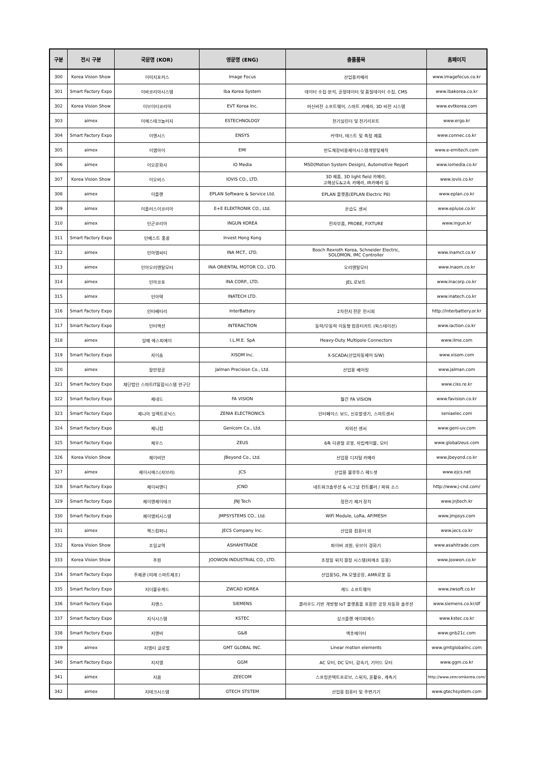| 구분 | 전시 구분 | 국문명 (KOR) | 영문명 (ENG) | 출품품목 | 홈페이지 |
| --- | --- | --- | --- | --- | --- |
| 300 | Korea Vision Show | 이미지포커스 | Image Focus | 산업용카메라 | www.imagefocus.co.kr |
| 301 | Smart Factory Expo | 이바코리아시스템 | Iba Korea System | 데이터 수집·분석, 공정데이터 및 품질데이터 수집, CMS | www.ibakorea.co.kr |
| 302 | Korea Vision Show | 이브이티코리아 | EVT Korea Inc. | 머신비전 소프트웨어, 스마트 카메라, 3D 비전 시스템 | www.evtkorea.com |
| 303 | aimex | 이에스테크놀러지 | ESTECHNOLOGY | 전기실린더 및 전기리프트 | www.ergo.kr |
| 304 | Smart Factory Expo | 이엔시스 | ENSYS | 커넥터, 테스트 및 측정 제품 | www.connec.co.kr |
| 305 | aimex | 이엠아이 | EMI | 반도체장비용제어시스템개발및제작 | www.e-emitech.com |
| 306 | aimex | 이오문화사 | iO Media | MSD(Motion System Design), Automotive Report | www.iomedia.co.kr |
| 307 | Korea Vision Show | 이오비스 | IOVIS CO., LTD. | 3D 제품, 3D light field 카메라, 고해상도&고속 카메라, IR카메라 등 | www.iovis.co.kr |
| 308 | aimex | 이플랜 | EPLAN Software & Service Ltd. | EPLAN 플랫폼(EPLAN Electric P8) | www.eplan.co.kr |
| 309 | aimex | 이플러스이코리아 | E+E ELEKTRONIK CO., Ltd. | 온습도 센서 | www.epluse.co.kr |
| 310 | aimex | 인군코리아 | INGUN KOREA | 전자부품, PROBE, FIXTURE | www.ingun.kr |
| 311 | Smart Factory Expo | 인베스트 홍콩 | Invest Hong Kong | | |
| 312 | aimex | 인아엠씨티 | INA MCT., LTD. | Bosch Rexroth Korea, Schneider Electric, SOLOMON, IMC Controller | www.inamct.co.kr |
| 313 | aimex | 인아오리엔탈모터 | INA ORIENTAL MOTOR CO., LTD. | 오리엔탈모터 | www.inaom.co.kr |
| 314 | aimex | 인아코포 | INA CORP., LTD. | JEL 로보트 | www.inacorp.co.kr |
| 315 | aimex | 인아텍 | INATECH LTD. | | www.inatech.co.kr |
| 316 | Smart Factory Expo | 인터베터리 | InterBattery | 2차전지 전문 전시회 | http://interbattery.or.kr |
| 317 | Smart Factory Expo | 인터액션 | INTERACTION | 동력/무동력 이동형 컴퓨터카트 (윅스테이션) | www.iaction.co.kr |
| 318 | aimex | 일메 에스피에이 | I.L.M.E. SpA | Heavy-Duty Multipole Connectors | www.ilme.com |
| 319 | Smart Factory Expo | 자이솜 | XISOM Inc. | X-SCADA(산업자동제어 S/W) | www.xisom.com |
| 320 | aimex | 잘만정공 | Jalman Precision Co., Ltd. | 산업용 베어링 | www.jalman.com |
| 321 | Smart Factory Expo | 재단법인 스마트IT융합시스템 연구단 | | | www.ciss.re.kr |
| 322 | Smart Factory Expo | 제내드 | FA VISION | 월간 FA VISION | www.favision.co.kr |
| 323 | Smart Factory Expo | 제니아 일렉트로닉스 | ZENIA ELECTRONICS | 인터페이스 보드, 신호발생기, 스마트센서 | seniaelec.com |
| 324 | Smart Factory Expo | 제니컴 | Genicom Co., Ltd. | 자외선 센서 | www.geni-uv.com |
| 325 | Smart Factory Expo | 제우스 | ZEUS | 6축 다관절 로봇, 자립케이블, 모터 | www.globalzeus.com |
| 326 | Korea Vision Show | 제이비언 | JBeyond Co., Ltd. | 산업용 디지털 카메라 | www.jbeyond.co.kr |
| 327 | aimex | 제이시에스(자브라) | JCS | 산업용 블루투스 헤드셋 | www.ejcs.net |
| 328 | Smart Factory Expo | 제이씨앤디 | JCND | 네트워크솔루션 & 시그널 컨트롤러 / 파워 소스 | http://www.j-cnd.com/ |
| 329 | Smart Factory Expo | 제이엔제이테크 | JNJ Tech | 정전기 제거 장치 | www.jnjtech.kr |
| 330 | Smart Factory Expo | 제이엠피시스템 | JMPSYSTEMS CO., Ltd. | WiFi Module, LoRa, AP/MESH | www.jmpsys.com |
| 331 | aimex | 젝스컴퍼니 | JECS Company Inc. | 산업용 컴퓨터 외 | www.jecs.co.kr |
| 332 | Korea Vision Show | 조일교역 | ASHAHITRADE | 파이버 과원, 유브이 경화기 | www.asahitrade.com |
| 333 | Korea Vision Show | 주원 | JOOWON INDUSTRIAL CO., LTD. | 초정밀 위치 결정 시스템(피에조 응용) | www.joowon.co.kr |
| 334 | Smart Factory Expo | 주제관 (미래 스마트제조) | | 산업용5G, PA 모델공장, AMR로봇 등 | |
| 335 | Smart Factory Expo | 지더블유캐드 | ZWCAD KOREA | 캐드 소프트웨어 | www.zwsoft.co.kr |
| 336 | Smart Factory Expo | 지멘스 | SIEMENS | 클라우드 기반 개방형 IoT 플랫폼을 포함한 공장 자동화 솔루션 | www.siemens.co.kr/df |
| 337 | Smart Factory Expo | 지식시스템 | KSTEC | 싱크플랜 에이피에스 | www.kstec.co.kr |
| 338 | Smart Factory Expo | 지엔비 | G&B | 액추에이터 | www.gnb21c.com |
| 339 | aimex | 지엠티 글로벌 | GMT GLOBAL INC. | Linear motion elements | www.gmtglobalinc.com |
| 340 | Smart Factory Expo | 지지엠 | GGM | AC 모터, DC 모터, 감속기, 기어드 모터 | www.ggm.co.kr |
| 341 | aimex | 지콤 | ZEECOM | 스프링콘텍트프로브, 스위치, 윤활유, 계측기 | http://www.zeecomkorea.com/ |
| 342 | aimex | 지테크시스템 | GTECH STSTEM | 산업용 컴퓨터 및 주변기기 | www.gtechsystem.com |